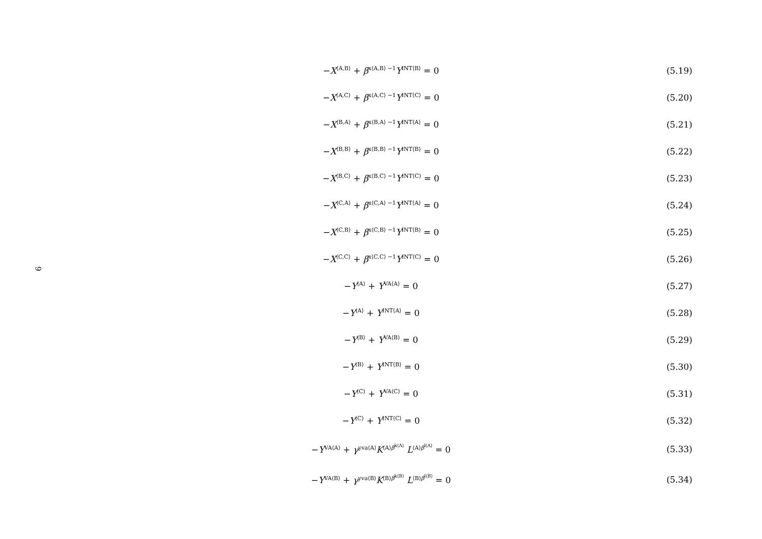9
−X<sup>⟨A,B⟩</sup> + β<sup>x⟨A,B⟩ −1</sup>Y<sup>INT⟨B⟩</sup> = 0
(5.19)
−X<sup>⟨A,C⟩</sup> + β<sup>x⟨A,C⟩ −1</sup>Y<sup>INT⟨C⟩</sup> = 0
(5.20)
−X<sup>⟨B,A⟩</sup> + β<sup>x⟨B,A⟩ −1</sup>Y<sup>INT⟨A⟩</sup> = 0
(5.21)
−X<sup>⟨B,B⟩</sup> + β<sup>x⟨B,B⟩ −1</sup>Y<sup>INT⟨B⟩</sup> = 0
(5.22)
−X<sup>⟨B,C⟩</sup> + β<sup>x⟨B,C⟩ −1</sup>Y<sup>INT⟨C⟩</sup> = 0
(5.23)
−X<sup>⟨C,A⟩</sup> + β<sup>x⟨C,A⟩ −1</sup>Y<sup>INT⟨A⟩</sup> = 0
(5.24)
−X<sup>⟨C,B⟩</sup> + β<sup>x⟨C,B⟩ −1</sup>Y<sup>INT⟨B⟩</sup> = 0
(5.25)
−X<sup>⟨C,C⟩</sup> + β<sup>x⟨C,C⟩ −1</sup>Y<sup>INT⟨C⟩</sup> = 0
(5.26)
−Y<sup>⟨A⟩</sup> + Y<sup>VA⟨A⟩</sup> = 0
(5.27)
−Y<sup>⟨A⟩</sup> + Y<sup>INT⟨A⟩</sup> = 0
(5.28)
−Y<sup>⟨B⟩</sup> + Y<sup>VA⟨B⟩</sup> = 0
(5.29)
−Y<sup>⟨B⟩</sup> + Y<sup>INT⟨B⟩</sup> = 0
(5.30)
−Y<sup>⟨C⟩</sup> + Y<sup>VA⟨C⟩</sup> = 0
(5.31)
−Y<sup>⟨C⟩</sup> + Y<sup>INT⟨C⟩</sup> = 0
(5.32)
−Y<sup>VA⟨A⟩</sup> + γ<sup>yva⟨A⟩</sup>K<sup>⟨A⟩β<sup>k⟨A⟩</sup></sup> L<sup>⟨A⟩β<sup>l⟨A⟩</sup></sup> = 0
(5.33)
−Y<sup>VA⟨B⟩</sup> + γ<sup>yva⟨B⟩</sup>K<sup>⟨B⟩β<sup>k⟨B⟩</sup></sup> L<sup>⟨B⟩β<sup>l⟨B⟩</sup></sup> = 0
(5.34)